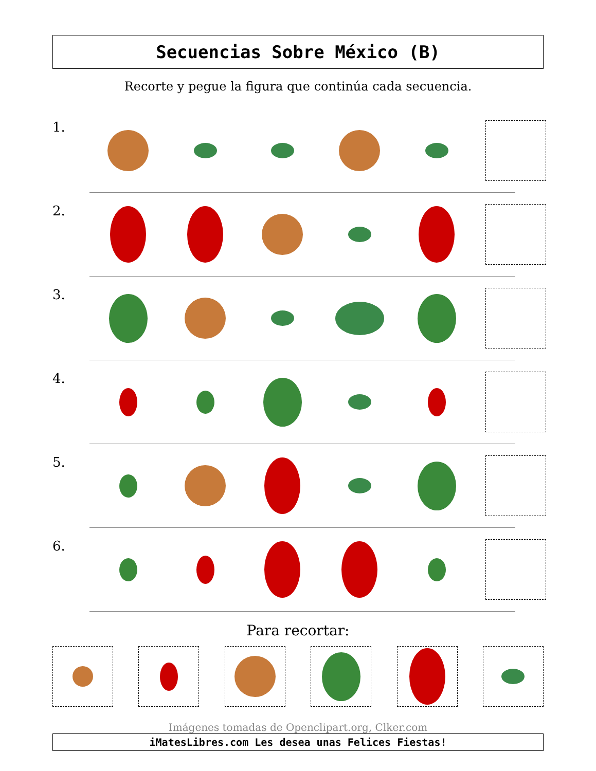Secuencias Sobre México (B)
Recorte y pegue la figura que continúa cada secuencia.
1.
2.
3.
4.
5.
6.
Para recortar:
Imágenes tomadas de Openclipart.org, Clker.com
iMatesLibres.com Les desea unas Felices Fiestas!